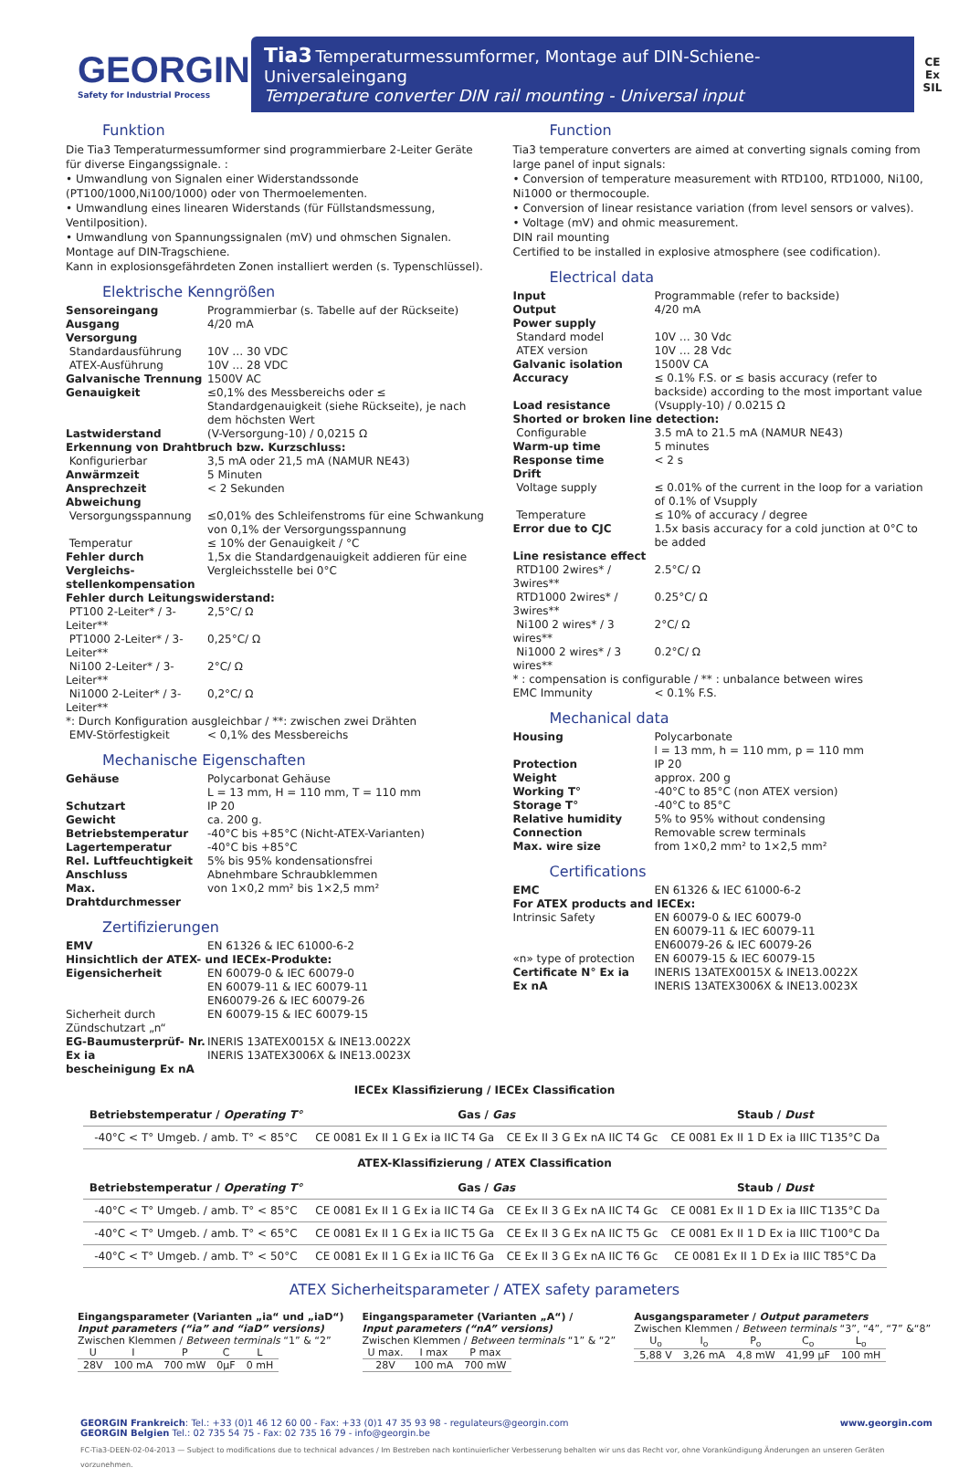GEORGIN
Safety for Industrial Process
Tia3 Temperaturmessumformer, Montage auf DIN-Schiene- Universaleingang
Temperature converter DIN rail mounting - Universal input
CE
Ex
SIL
Funktion
Die Tia3 Temperaturmessumformer sind programmierbare 2-Leiter Geräte für diverse Eingangssignale. :
• Umwandlung von Signalen einer Widerstandssonde (PT100/1000,Ni100/1000) oder von Thermoelementen.
• Umwandlung eines linearen Widerstands (für Füllstandsmessung, Ventilposition).
• Umwandlung von Spannungssignalen (mV) und ohmschen Signalen.
Montage auf DIN-Tragschiene.
Kann in explosionsgefährdeten Zonen installiert werden (s. Typenschlüssel).
Elektrische Kenngrößen
| Sensoreingang | Programmierbar (s. Tabelle auf der Rückseite) |
| Ausgang | 4/20 mA |
| Versorgung | |
| Standardausführung | 10V … 30 VDC |
| ATEX-Ausführung | 10V … 28 VDC |
| Galvanische Trennung | 1500V AC |
| Genauigkeit | ≤0,1% des Messbereichs oder ≤ Standardgenauigkeit (siehe Rückseite), je nach dem höchsten Wert |
| Lastwiderstand | (V-Versorgung-10) / 0,0215 Ω |
| Erkennung von Drahtbruch bzw. Kurzschluss: | |
| Konfigurierbar | 3,5 mA oder 21,5 mA (NAMUR NE43) |
| Anwärmzeit | 5 Minuten |
| Ansprechzeit | < 2 Sekunden |
| Abweichung | |
| Versorgungsspannung | ≤0,01% des Schleifenstroms für eine Schwankung von 0,1% der Versorgungsspannung |
| Temperatur | ≤ 10% der Genauigkeit / °C |
| Fehler durch Vergleichs-stellenkompensation | 1,5x die Standardgenauigkeit addieren für eine Vergleichsstelle bei 0°C |
| Fehler durch Leitungswiderstand: | |
| PT100 2-Leiter* / 3-Leiter** | 2,5°C/ Ω |
| PT1000 2-Leiter* / 3-Leiter** | 0,25°C/ Ω |
| Ni100 2-Leiter* / 3-Leiter** | 2°C/ Ω |
| Ni1000 2-Leiter* / 3-Leiter** | 0,2°C/ Ω |
| *: Durch Konfiguration ausgleichbar / **: zwischen zwei Drähten | |
| EMV-Störfestigkeit | < 0,1% des Messbereichs |
Mechanische Eigenschaften
| Gehäuse | Polycarbonat Gehäuse L = 13 mm, H = 110 mm, T = 110 mm |
| Schutzart | IP 20 |
| Gewicht | ca. 200 g. |
| Betriebstemperatur | -40°C bis +85°C (Nicht-ATEX-Varianten) |
| Lagertemperatur | -40°C bis +85°C |
| Rel. Luftfeuchtigkeit | 5% bis 95% kondensationsfrei |
| Anschluss | Abnehmbare Schraubklemmen |
| Max. Drahtdurchmesser | von 1×0,2 mm² bis 1×2,5 mm² |
Zertifizierungen
| EMV | EN 61326 & IEC 61000-6-2 |
| Hinsichtlich der ATEX- und IECEx-Produkte: | |
| Eigensicherheit | EN 60079-0 & IEC 60079-0 EN 60079-11 & IEC 60079-11 EN60079-26 & IEC 60079-26 |
| Sicherheit durch Zündschutzart „n“ | EN 60079-15 & IEC 60079-15 |
| EG-Baumusterprüf- Nr. Ex ia bescheinigung Ex nA | INERIS 13ATEX0015X & INE13.0022X INERIS 13ATEX3006X & INE13.0023X |
Function
Tia3 temperature converters are aimed at converting signals coming from large panel of input signals:
• Conversion of temperature measurement with RTD100, RTD1000, Ni100, Ni1000 or thermocouple.
• Conversion of linear resistance variation (from level sensors or valves).
• Voltage (mV) and ohmic measurement.
DIN rail mounting
Certified to be installed in explosive atmosphere (see codification).
Electrical data
| Input | Programmable (refer to backside) |
| Output | 4/20 mA |
| Power supply | |
| Standard model | 10V … 30 Vdc |
| ATEX version | 10V … 28 Vdc |
| Galvanic isolation | 1500V CA |
| Accuracy | ≤ 0.1% F.S. or ≤ basis accuracy (refer to backside) according to the most important value |
| Load resistance | (Vsupply-10) / 0.0215 Ω |
| Shorted or broken line detection: | |
| Configurable | 3.5 mA to 21.5 mA (NAMUR NE43) |
| Warm-up time | 5 minutes |
| Response time | < 2 s |
| Drift | |
| Voltage supply | ≤ 0.01% of the current in the loop for a variation of 0.1% of Vsupply |
| Temperature | ≤ 10% of accuracy / degree |
| Error due to CJC | 1.5x basis accuracy for a cold junction at 0°C to be added |
| Line resistance effect | |
| RTD100 2wires* / 3wires** | 2.5°C/ Ω |
| RTD1000 2wires* / 3wires** | 0.25°C/ Ω |
| Ni100 2 wires* / 3 wires** | 2°C/ Ω |
| Ni1000 2 wires* / 3 wires** | 0.2°C/ Ω |
| * : compensation is configurable / ** : unbalance between wires | |
| EMC Immunity | < 0.1% F.S. |
Mechanical data
| Housing | Polycarbonate l = 13 mm, h = 110 mm, p = 110 mm |
| Protection | IP 20 |
| Weight | approx. 200 g |
| Working T° | -40°C to 85°C (non ATEX version) |
| Storage T° | -40°C to 85°C |
| Relative humidity | 5% to 95% without condensing |
| Connection | Removable screw terminals |
| Max. wire size | from 1×0,2 mm² to 1×2,5 mm² |
Certifications
| EMC | EN 61326 & IEC 61000-6-2 |
| For ATEX products and IECEx: | |
| Intrinsic Safety | EN 60079-0 & IEC 60079-0 EN 60079-11 & IEC 60079-11 EN60079-26 & IEC 60079-26 |
| «n» type of protection | EN 60079-15 & IEC 60079-15 |
| Certificate N° Ex ia Ex nA | INERIS 13ATEX0015X & INE13.0022X INERIS 13ATEX3006X & INE13.0023X |
IECEx Klassifizierung / IECEx Classification
| Betriebstemperatur / Operating T° | Gas / Gas | | Staub / Dust |
| --- | --- | --- | --- |
| -40°C < T° Umgeb. / amb. T° < 85°C | CE 0081 Ex II 1 G Ex ia IIC T4 Ga | CE Ex II 3 G Ex nA IIC T4 Gc | CE 0081 Ex II 1 D Ex ia IIIC T135°C Da |
ATEX-Klassifizierung / ATEX Classification
| Betriebstemperatur / Operating T° | Gas / Gas | | Staub / Dust |
| --- | --- | --- | --- |
| -40°C < T° Umgeb. / amb. T° < 85°C | CE 0081 Ex II 1 G Ex ia IIC T4 Ga | CE Ex II 3 G Ex nA IIC T4 Gc | CE 0081 Ex II 1 D Ex ia IIIC T135°C Da |
| -40°C < T° Umgeb. / amb. T° < 65°C | CE 0081 Ex II 1 G Ex ia IIC T5 Ga | CE Ex II 3 G Ex nA IIC T5 Gc | CE 0081 Ex II 1 D Ex ia IIIC T100°C Da |
| -40°C < T° Umgeb. / amb. T° < 50°C | CE 0081 Ex II 1 G Ex ia IIC T6 Ga | CE Ex II 3 G Ex nA IIC T6 Gc | CE 0081 Ex II 1 D Ex ia IIIC T85°C Da |
ATEX Sicherheitsparameter / ATEX safety parameters
Eingangsparameter (Varianten „ia“ und „iaD“)
Input parameters (“ia” and “iaD” versions)
Zwischen Klemmen / Between terminals “1” & “2”
| U | I | P | C | L |
| 28V | 100 mA | 700 mW | 0µF | 0 mH |
Eingangsparameter (Varianten „A“) /
Input parameters (“nA” versions)
Zwischen Klemmen / Between terminals “1” & “2”
| U max. | I max | P max |
| 28V | 100 mA | 700 mW |
Ausgangsparameter / Output parameters
Zwischen Klemmen / Between terminals “3”, “4”, “7” &“8”
| U<sub>o</sub> | I<sub>o</sub> | P<sub>o</sub> | C<sub>o</sub> | L<sub>o</sub> |
| 5,88 V | 3,26 mA | 4,8 mW | 41,99 µF | 100 mH |
GEORGIN Frankreich: Tel.: +33 (0)1 46 12 60 00 - Fax: +33 (0)1 47 35 93 98 - regulateurs@georgin.com
GEORGIN Belgien Tel.: 02 735 54 75 - Fax: 02 735 16 79 - info@georgin.be
www.georgin.com
FC-Tia3-DEEN-02-04-2013 — Subject to modifications due to technical advances / Im Bestreben nach kontinuierlicher Verbesserung behalten wir uns das Recht vor, ohne Vorankündigung Änderungen an unseren Geräten vorzunehmen.